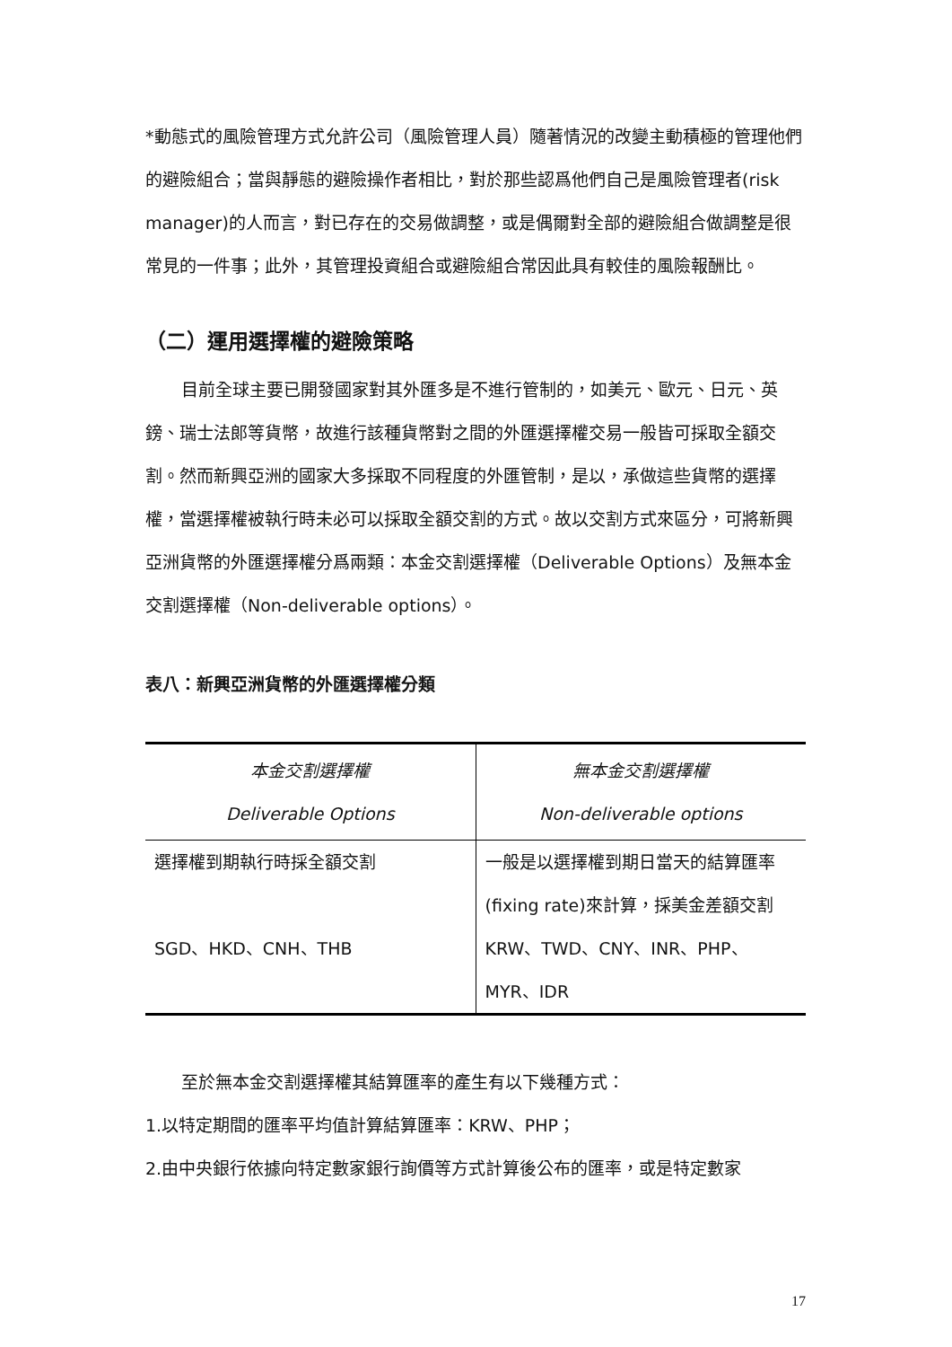*動態式的風險管理方式允許公司（風險管理人員）隨著情況的改變主動積極的管理他們的避險組合；當與靜態的避險操作者相比，對於那些認爲他們自己是風險管理者(risk manager)的人而言，對已存在的交易做調整，或是偶爾對全部的避險組合做調整是很常見的一件事；此外，其管理投資組合或避險組合常因此具有較佳的風險報酬比。
（二）運用選擇權的避險策略
目前全球主要已開發國家對其外匯多是不進行管制的，如美元、歐元、日元、英鎊、瑞士法郎等貨幣，故進行該種貨幣對之間的外匯選擇權交易一般皆可採取全額交割。然而新興亞洲的國家大多採取不同程度的外匯管制，是以，承做這些貨幣的選擇權，當選擇權被執行時未必可以採取全額交割的方式。故以交割方式來區分，可將新興亞洲貨幣的外匯選擇權分爲兩類：本金交割選擇權（Deliverable Options）及無本金交割選擇權（Non-deliverable options）。
表八：新興亞洲貨幣的外匯選擇權分類
| 本金交割選擇權 Deliverable Options | 無本金交割選擇權 Non-deliverable options |
| --- | --- |
| 選擇權到期執行時採全額交割 | 一般是以選擇權到期日當天的結算匯率(fixing rate)來計算，採美金差額交割 |
| SGD、HKD、CNH、THB | KRW、TWD、CNY、INR、PHP、MYR、IDR |
至於無本金交割選擇權其結算匯率的產生有以下幾種方式：
1.以特定期間的匯率平均值計算結算匯率：KRW、PHP；
2.由中央銀行依據向特定數家銀行詢價等方式計算後公布的匯率，或是特定數家
17